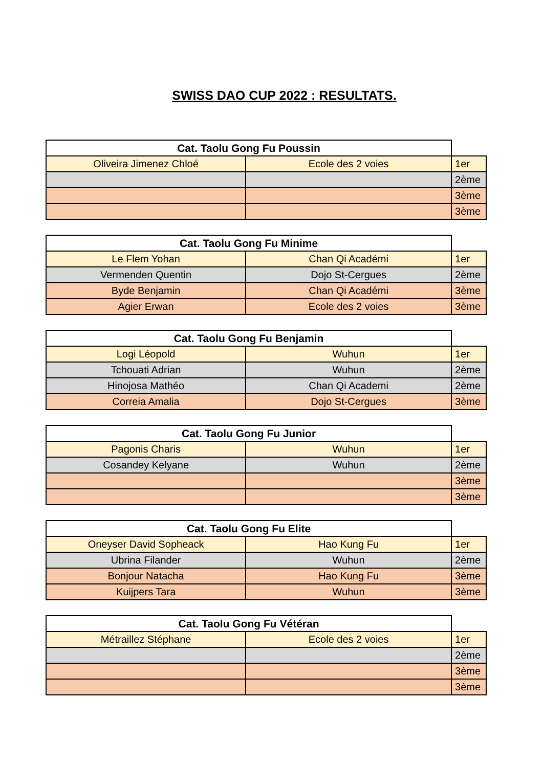SWISS DAO CUP 2022 : RESULTATS.
| Cat. Taolu Gong Fu Poussin | | |
| --- | --- | --- |
| Oliveira Jimenez Chloé | Ecole des 2 voies | 1er |
| | | 2ème |
| | | 3ème |
| | | 3ème |
| Cat. Taolu Gong Fu Minime | | |
| --- | --- | --- |
| Le Flem Yohan | Chan Qi Académi | 1er |
| Vermenden Quentin | Dojo St-Cergues | 2ème |
| Byde Benjamin | Chan Qi Académi | 3ème |
| Agier Erwan | Ecole des 2 voies | 3ème |
| Cat. Taolu Gong Fu Benjamin | | |
| --- | --- | --- |
| Logi Léopold | Wuhun | 1er |
| Tchouati Adrian | Wuhun | 2ème |
| Hinojosa Mathéo | Chan Qi Academi | 2ème |
| Correia Amalia | Dojo St-Cergues | 3ème |
| Cat. Taolu Gong Fu Junior | | |
| --- | --- | --- |
| Pagonis Charis | Wuhun | 1er |
| Cosandey Kelyane | Wuhun | 2ème |
| | | 3ème |
| | | 3ème |
| Cat. Taolu Gong Fu Elite | | |
| --- | --- | --- |
| Oneyser David Sopheack | Hao Kung Fu | 1er |
| Ubrina Filander | Wuhun | 2ème |
| Bonjour Natacha | Hao Kung Fu | 3ème |
| Kuijpers Tara | Wuhun | 3ème |
| Cat. Taolu Gong Fu Vétéran | | |
| --- | --- | --- |
| Métraillez Stéphane | Ecole des 2 voies | 1er |
| | | 2ème |
| | | 3ème |
| | | 3ème |